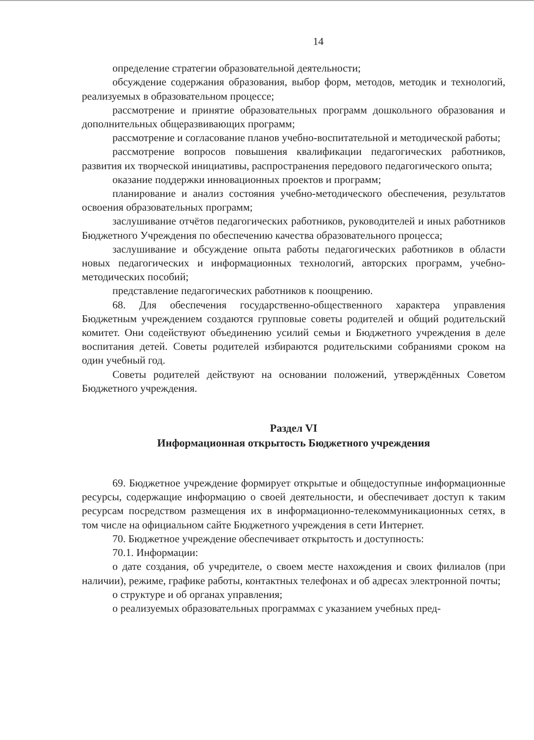14
определение стратегии образовательной деятельности;
обсуждение содержания образования, выбор форм, методов, методик и технологий, реализуемых в образовательном процессе;
рассмотрение и принятие образовательных программ дошкольного образования и дополнительных общеразвивающих программ;
рассмотрение и согласование планов учебно-воспитательной и методической работы;
рассмотрение вопросов повышения квалификации педагогических работников, развития их творческой инициативы, распространения передового педагогического опыта;
оказание поддержки инновационных проектов и программ;
планирование и анализ состояния учебно-методического обеспечения, результатов освоения образовательных программ;
заслушивание отчётов педагогических работников, руководителей и иных работников Бюджетного Учреждения по обеспечению качества образовательного процесса;
заслушивание и обсуждение опыта работы педагогических работников в области новых педагогических и информационных технологий, авторских программ, учебно-методических пособий;
представление педагогических работников к поощрению.
68. Для обеспечения государственно-общественного характера управления Бюджетным учреждением создаются групповые советы родителей и общий родительский комитет. Они содействуют объединению усилий семьи и Бюджетного учреждения в деле воспитания детей. Советы родителей избираются родительскими собраниями сроком на один учебный год.
Советы родителей действуют на основании положений, утверждённых Советом Бюджетного учреждения.
Раздел VI
Информационная открытость Бюджетного учреждения
69. Бюджетное учреждение формирует открытые и общедоступные информационные ресурсы, содержащие информацию о своей деятельности, и обеспечивает доступ к таким ресурсам посредством размещения их в информационно-телекоммуникационных сетях, в том числе на официальном сайте Бюджетного учреждения в сети Интернет.
70. Бюджетное учреждение обеспечивает открытость и доступность:
70.1. Информации:
о дате создания, об учредителе, о своем месте нахождения и своих филиалов (при наличии), режиме, графике работы, контактных телефонах и об адресах электронной почты;
о структуре и об органах управления;
о реализуемых образовательных программах с указанием учебных пред-